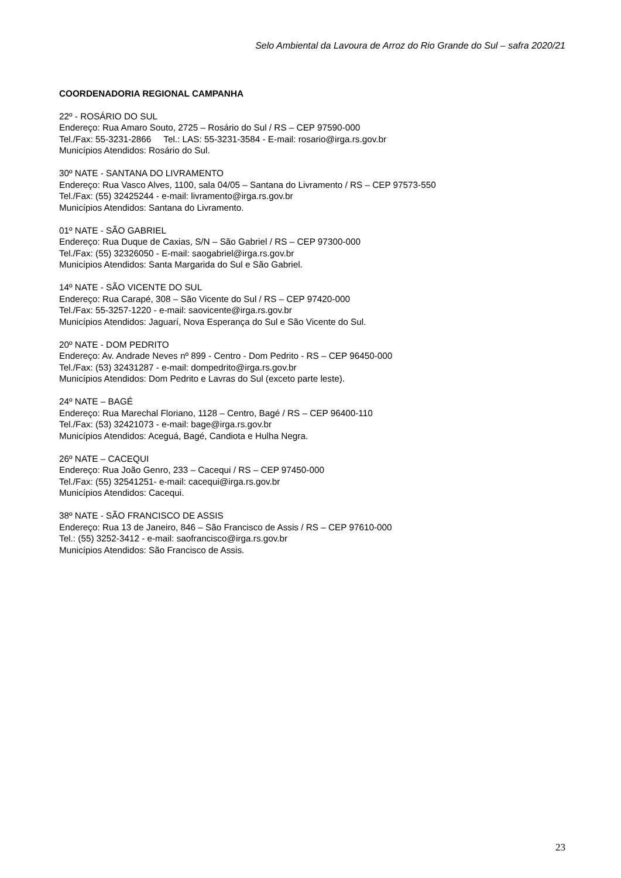Selo Ambiental da Lavoura de Arroz do Rio Grande do Sul – safra 2020/21
COORDENADORIA REGIONAL CAMPANHA
22º - ROSÁRIO DO SUL
Endereço: Rua Amaro Souto, 2725 – Rosário do Sul / RS – CEP 97590-000
Tel./Fax: 55-3231-2866 Tel.: LAS: 55-3231-3584 - E-mail: rosario@irga.rs.gov.br
Municípios Atendidos: Rosário do Sul.
30º NATE - SANTANA DO LIVRAMENTO
Endereço: Rua Vasco Alves, 1100, sala 04/05 – Santana do Livramento / RS – CEP 97573-550
Tel./Fax: (55) 32425244 - e-mail: livramento@irga.rs.gov.br
Municípios Atendidos: Santana do Livramento.
01º NATE - SÃO GABRIEL
Endereço: Rua Duque de Caxias, S/N – São Gabriel / RS – CEP 97300-000
Tel./Fax: (55) 32326050 - E-mail: saogabriel@irga.rs.gov.br
Municípios Atendidos: Santa Margarida do Sul e São Gabriel.
14º NATE - SÃO VICENTE DO SUL
Endereço: Rua Carapé, 308 – São Vicente do Sul / RS – CEP 97420-000
Tel./Fax: 55-3257-1220 - e-mail: saovicente@irga.rs.gov.br
Municípios Atendidos: Jaguarí, Nova Esperança do Sul e São Vicente do Sul.
20º NATE - DOM PEDRITO
Endereço: Av. Andrade Neves nº 899 - Centro - Dom Pedrito - RS – CEP 96450-000
Tel./Fax: (53) 32431287 - e-mail: dompedrito@irga.rs.gov.br
Municípios Atendidos: Dom Pedrito e Lavras do Sul (exceto parte leste).
24º NATE – BAGÉ
Endereço: Rua Marechal Floriano, 1128 – Centro, Bagé / RS – CEP 96400-110
Tel./Fax: (53) 32421073 - e-mail: bage@irga.rs.gov.br
Municípios Atendidos: Aceguá, Bagé, Candiota e Hulha Negra.
26º NATE – CACEQUI
Endereço: Rua João Genro, 233 – Cacequi / RS – CEP 97450-000
Tel./Fax: (55) 32541251- e-mail: cacequi@irga.rs.gov.br
Municípios Atendidos: Cacequi.
38º NATE - SÃO FRANCISCO DE ASSIS
Endereço: Rua 13 de Janeiro, 846 – São Francisco de Assis / RS – CEP 97610-000
Tel.: (55) 3252-3412 - e-mail: saofrancisco@irga.rs.gov.br
Municípios Atendidos: São Francisco de Assis.
23